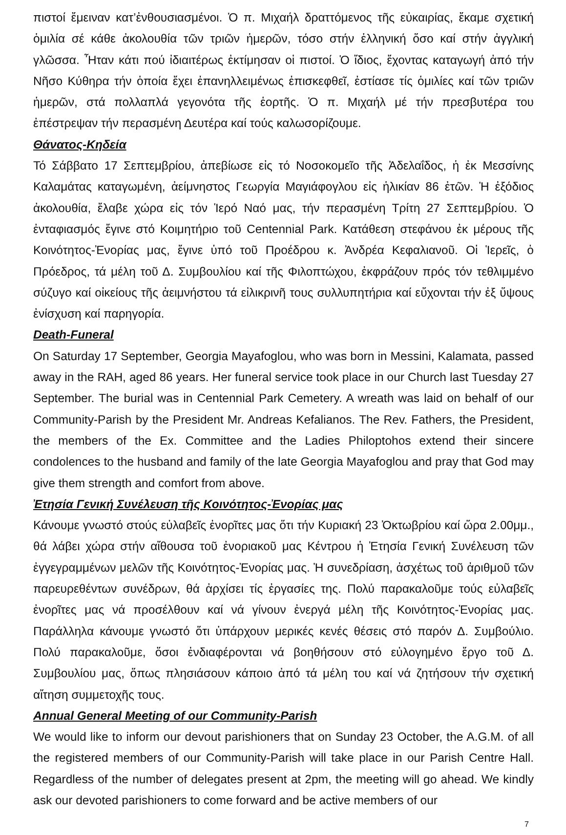πιστοί ἔμειναν κατ’ἐνθουσιασμένοι. Ὁ π. Μιχαήλ δραττόμενος τῆς εὐκαιρίας, ἔκαμε σχετική ὁμιλία σέ κάθε ἀκολουθία τῶν τριῶν ἡμερῶν, τόσο στήν ἑλληνική ὅσο καί στήν ἀγγλική γλῶσσα. Ἦταν κάτι πού ἰδιαιτέρως ἐκτίμησαν οἱ πιστοί. Ὁ ἴδιος, ἔχοντας καταγωγή ἀπό τήν Νῆσο Κύθηρα τήν ὁποία ἔχει ἐπανηλλειμένως ἐπισκεφθεῖ, ἐστίασε τίς ὁμιλίες καί τῶν τριῶν ἡμερῶν, στά πολλαπλά γεγονότα τῆς ἑορτῆς. Ὁ π. Μιχαήλ μέ τήν πρεσβυτέρα του ἐπέστρεψαν τήν περασμένη Δευτέρα καί τούς καλωσορίζουμε.
Θάνατος-Κηδεία
Τό Σάββατο 17 Σεπτεμβρίου, ἀπεβίωσε εἰς τό Νοσοκομεῖο τῆς Ἀδελαΐδος, ἡ ἐκ Μεσσίνης Καλαμάτας καταγωμένη, ἀείμνηστος Γεωργία Μαγιάφογλου εἰς ἡλικίαν 86 ἐτῶν. Ἡ ἐξόδιος ἀκολουθία, ἔλαβε χώρα εἰς τόν Ἱερό Ναό μας, τήν περασμένη Τρίτη 27 Σεπτεμβρίου. Ὁ ἐνταφιασμός ἔγινε στό Κοιμητήριο τοῦ Centennial Park. Κατάθεση στεφάνου ἐκ μέρους τῆς Κοινότητος-Ἐνορίας μας, ἔγινε ὑπό τοῦ Προέδρου κ. Ἀνδρέα Κεφαλιανοῦ. Οἱ Ἱερεῖς, ὁ Πρόεδρος, τά μέλη τοῦ Δ. Συμβουλίου καί τῆς Φιλοπτώχου, ἐκφράζουν πρός τόν τεθλιμμένο σύζυγο καί οἰκείους τῆς ἀειμνήστου τά εἰλικρινῆ τους συλλυπητήρια καί εὔχονται τήν ἐξ ὕψους ἐνίσχυση καί παρηγορία.
Death-Funeral
On Saturday 17 September, Georgia Mayafoglou, who was born in Messini, Kalamata, passed away in the RAH, aged 86 years. Her funeral service took place in our Church last Tuesday 27 September. The burial was in Centennial Park Cemetery. A wreath was laid on behalf of our Community-Parish by the President Mr. Andreas Kefalianos. The Rev. Fathers, the President, the members of the Ex. Committee and the Ladies Philoptohos extend their sincere condolences to the husband and family of the late Georgia Mayafoglou and pray that God may give them strength and comfort from above.
Ἐτησία Γενική Συνέλευση τῆς Κοινότητος-Ἐνορίας μας
Κάνουμε γνωστό στούς εὐλαβεῖς ἐνορῖτες μας ὅτι τήν Κυριακή 23 Ὀκτωβρίου καί ὥρα 2.00μμ., θά λάβει χώρα στήν αἴθουσα τοῦ ἐνοριακοῦ μας Κέντρου ἡ Ἐτησία Γενική Συνέλευση τῶν ἐγγεγραμμένων μελῶν τῆς Κοινότητος-Ἐνορίας μας. Ἡ συνεδρίαση, ἀσχέτως τοῦ ἀριθμοῦ τῶν παρευρεθέντων συνέδρων, θά ἀρχίσει τίς ἐργασίες της. Πολύ παρακαλοῦμε τούς εὐλαβεῖς ἐνορῖτες μας νά προσέλθουν καί νά γίνουν ἐνεργά μέλη τῆς Κοινότητος-Ἐνορίας μας. Παράλληλα κάνουμε γνωστό ὅτι ὑπάρχουν μερικές κενές θέσεις στό παρόν Δ. Συμβούλιο. Πολύ παρακαλοῦμε, ὅσοι ἐνδιαφέρονται νά βοηθήσουν στό εὐλογημένο ἔργο τοῦ Δ. Συμβουλίου μας, ὅπως πλησιάσουν κάποιο ἀπό τά μέλη του καί νά ζητήσουν τήν σχετική αἴτηση συμμετοχῆς τους.
Annual General Meeting of our Community-Parish
We would like to inform our devout parishioners that on Sunday 23 October, the A.G.M. of all the registered members of our Community-Parish will take place in our Parish Centre Hall. Regardless of the number of delegates present at 2pm, the meeting will go ahead. We kindly ask our devoted parishioners to come forward and be active members of our
7